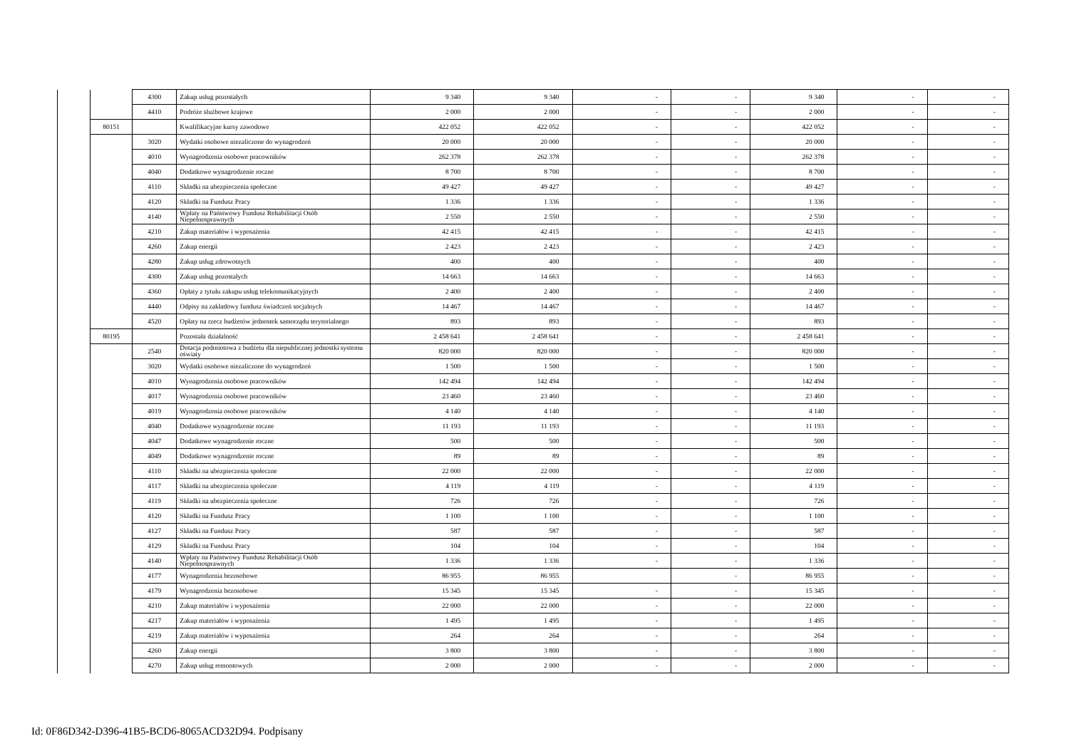| | | 4300 | Zakup usług pozostałych | 9 340 | 9 340 | - | - | 9 340 | - | - |
| | | 4410 | Podróże służbowe krajowe | 2 000 | 2 000 | - | - | 2 000 | - | - |
| | 80151 | | Kwalifikacyjne kursy zawodowe | 422 052 | 422 052 | - | - | 422 052 | - | - |
| | | 3020 | Wydatki osobowe niezaliczone do wynagrodzeń | 20 000 | 20 000 | - | - | 20 000 | - | - |
| | | 4010 | Wynagrodzenia osobowe pracowników | 262 378 | 262 378 | - | - | 262 378 | - | - |
| | | 4040 | Dodatkowe wynagrodzenie roczne | 8 700 | 8 700 | - | - | 8 700 | - | - |
| | | 4110 | Składki na ubezpieczenia społeczne | 49 427 | 49 427 | - | - | 49 427 | - | - |
| | | 4120 | Składki na Fundusz Pracy | 1 336 | 1 336 | - | - | 1 336 | - | - |
| | | 4140 | Wpłaty na Państwowy Fundusz Rehabilitacji Osób Niepełnosprawnych | 2 550 | 2 550 | - | - | 2 550 | - | - |
| | | 4210 | Zakup materiałów i wyposażenia | 42 415 | 42 415 | - | - | 42 415 | - | - |
| | | 4260 | Zakup energii | 2 423 | 2 423 | - | - | 2 423 | - | - |
| | | 4280 | Zakup usług zdrowotnych | 400 | 400 | - | - | 400 | - | - |
| | | 4300 | Zakup usług pozostałych | 14 663 | 14 663 | - | - | 14 663 | - | - |
| | | 4360 | Opłaty z tytułu zakupu usług telekomunikacyjnych | 2 400 | 2 400 | - | - | 2 400 | - | - |
| | | 4440 | Odpisy na zakładowy fundusz świadczeń socjalnych | 14 467 | 14 467 | - | - | 14 467 | - | - |
| | | 4520 | Opłaty na rzecz budżetów jednostek samorządu terytorialnego | 893 | 893 | - | - | 893 | - | - |
| | 80195 | | Pozostała działalność | 2 458 641 | 2 458 641 | - | - | 2 458 641 | - | - |
| | | 2540 | Dotacja podmiotowa z budżetu dla niepublicznej jednostki systemu oświaty | 820 000 | 820 000 | - | - | 820 000 | - | - |
| | | 3020 | Wydatki osobowe niezaliczone do wynagrodzeń | 1 500 | 1 500 | - | - | 1 500 | - | - |
| | | 4010 | Wynagrodzenia osobowe pracowników | 142 494 | 142 494 | - | - | 142 494 | - | - |
| | | 4017 | Wynagrodzenia osobowe pracowników | 23 460 | 23 460 | - | - | 23 460 | - | - |
| | | 4019 | Wynagrodzenia osobowe pracowników | 4 140 | 4 140 | - | - | 4 140 | - | - |
| | | 4040 | Dodatkowe wynagrodzenie roczne | 11 193 | 11 193 | - | - | 11 193 | - | - |
| | | 4047 | Dodatkowe wynagrodzenie roczne | 500 | 500 | - | - | 500 | - | - |
| | | 4049 | Dodatkowe wynagrodzenie roczne | 89 | 89 | - | - | 89 | - | - |
| | | 4110 | Składki na ubezpieczenia społeczne | 22 000 | 22 000 | - | - | 22 000 | - | - |
| | | 4117 | Składki na ubezpieczenia społeczne | 4 119 | 4 119 | - | - | 4 119 | - | - |
| | | 4119 | Składki na ubezpieczenia społeczne | 726 | 726 | - | - | 726 | - | - |
| | | 4120 | Składki na Fundusz Pracy | 1 100 | 1 100 | - | - | 1 100 | - | - |
| | | 4127 | Składki na Fundusz Pracy | 587 | 587 | - | - | 587 | - | - |
| | | 4129 | Składki na Fundusz Pracy | 104 | 104 | - | - | 104 | - | - |
| | | 4140 | Wpłaty na Państwowy Fundusz Rehabilitacji Osób Niepełnosprawnych | 1 336 | 1 336 | - | - | 1 336 | - | - |
| | | 4177 | Wynagrodzenia bezosobowe | 86 955 | 86 955 | | - | 86 955 | - | - |
| | | 4179 | Wynagrodzenia bezosobowe | 15 345 | 15 345 | - | - | 15 345 | - | - |
| | | 4210 | Zakup materiałów i wyposażenia | 22 000 | 22 000 | - | - | 22 000 | - | - |
| | | 4217 | Zakup materiałów i wyposażenia | 1 495 | 1 495 | - | - | 1 495 | - | - |
| | | 4219 | Zakup materiałów i wyposażenia | 264 | 264 | - | - | 264 | - | - |
| | | 4260 | Zakup energii | 3 800 | 3 800 | - | - | 3 800 | - | - |
| | | 4270 | Zakup usług remontowych | 2 000 | 2 000 | - | - | 2 000 | - | - |
Id: 0F86D342-D396-41B5-BCD6-8065ACD32D94. Podpisany